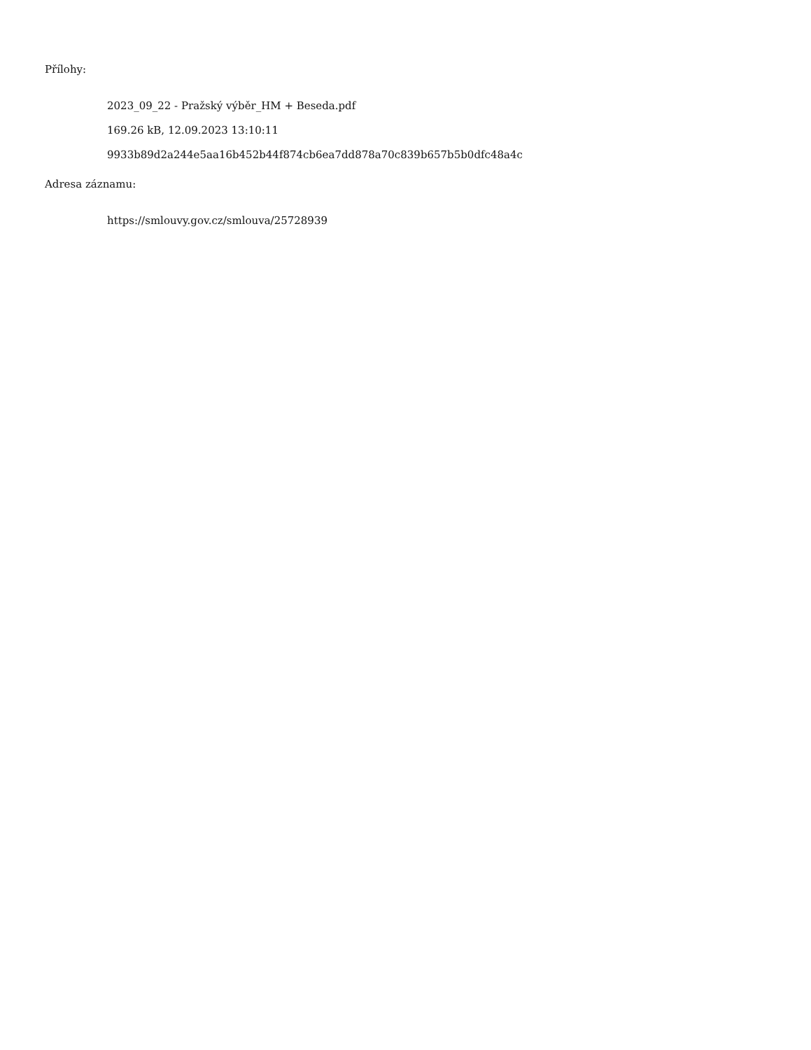Přílohy:
2023_09_22 - Pražský výběr_HM + Beseda.pdf
169.26 kB, 12.09.2023 13:10:11
9933b89d2a244e5aa16b452b44f874cb6ea7dd878a70c839b657b5b0dfc48a4c
Adresa záznamu:
https://smlouvy.gov.cz/smlouva/25728939